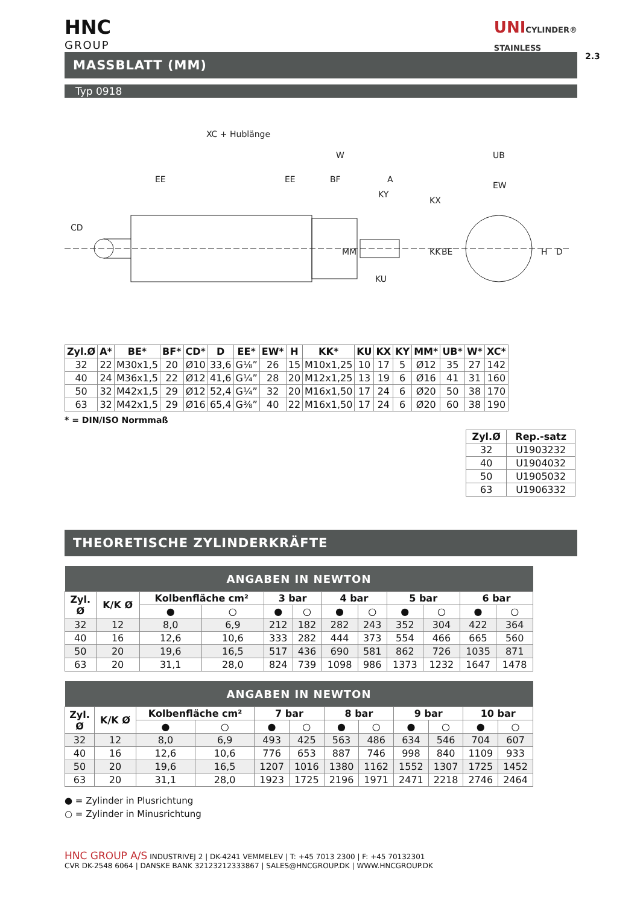2.3
HNC
GROUP
UNICYLINDER®
STAINLESS
MASSBLATT (MM)
Typ 0918
XC + Hublänge
W
EE
EE
BF
A
KY
KX
KU
CD
MM
KK
BE
UB
EW
H
D
| Zyl.Ø | A* | BE* | BF* | CD* | D | EE* | EW* | H | KK* | KU | KX | KY | MM* | UB* | W* | XC* |
| --- | --- | --- | --- | --- | --- | --- | --- | --- | --- | --- | --- | --- | --- | --- | --- | --- |
| 32 | 22 | M30x1,5 | 20 | Ø10 | 33,6 | G⅛” | 26 | 15 | M10x1,25 | 10 | 17 | 5 | Ø12 | 35 | 27 | 142 |
| 40 | 24 | M36x1,5 | 22 | Ø12 | 41,6 | G¼” | 28 | 20 | M12x1,25 | 13 | 19 | 6 | Ø16 | 41 | 31 | 160 |
| 50 | 32 | M42x1,5 | 29 | Ø12 | 52,4 | G¼” | 32 | 20 | M16x1,50 | 17 | 24 | 6 | Ø20 | 50 | 38 | 170 |
| 63 | 32 | M42x1,5 | 29 | Ø16 | 65,4 | G⅜” | 40 | 22 | M16x1,50 | 17 | 24 | 6 | Ø20 | 60 | 38 | 190 |
* = DIN/ISO Normmaß
| Zyl.Ø | Rep.-satz |
| --- | --- |
| 32 | U1903232 |
| 40 | U1904032 |
| 50 | U1905032 |
| 63 | U1906332 |
THEORETISCHE ZYLINDERKRÄFTE
| ANGABEN IN NEWTON | | | | | | | | | | | |
| Zyl. Ø | K/K Ø | Kolbenfläche cm² | | 3 bar | | 4 bar | | 5 bar | | 6 bar | |
| | | ● | ○ | ● | ○ | ● | ○ | ● | ○ | ● | ○ |
| 32 | 12 | 8,0 | 6,9 | 212 | 182 | 282 | 243 | 352 | 304 | 422 | 364 |
| 40 | 16 | 12,6 | 10,6 | 333 | 282 | 444 | 373 | 554 | 466 | 665 | 560 |
| 50 | 20 | 19,6 | 16,5 | 517 | 436 | 690 | 581 | 862 | 726 | 1035 | 871 |
| 63 | 20 | 31,1 | 28,0 | 824 | 739 | 1098 | 986 | 1373 | 1232 | 1647 | 1478 |
| ANGABEN IN NEWTON | | | | | | | | | | | |
| Zyl. Ø | K/K Ø | Kolbenfläche cm² | | 7 bar | | 8 bar | | 9 bar | | 10 bar | |
| | | ● | ○ | ● | ○ | ● | ○ | ● | ○ | ● | ○ |
| 32 | 12 | 8,0 | 6,9 | 493 | 425 | 563 | 486 | 634 | 546 | 704 | 607 |
| 40 | 16 | 12,6 | 10,6 | 776 | 653 | 887 | 746 | 998 | 840 | 1109 | 933 |
| 50 | 20 | 19,6 | 16,5 | 1207 | 1016 | 1380 | 1162 | 1552 | 1307 | 1725 | 1452 |
| 63 | 20 | 31,1 | 28,0 | 1923 | 1725 | 2196 | 1971 | 2471 | 2218 | 2746 | 2464 |
● = Zylinder in Plusrichtung
○ = Zylinder in Minusrichtung
HNC GROUP A/S INDUSTRIVEJ 2 | DK-4241 VEMMELEV | T: +45 7013 2300 | F: +45 70132301
CVR DK-2548 6064 | DANSKE BANK 32123212333867 | SALES@HNCGROUP.DK | WWW.HNCGROUP.DK